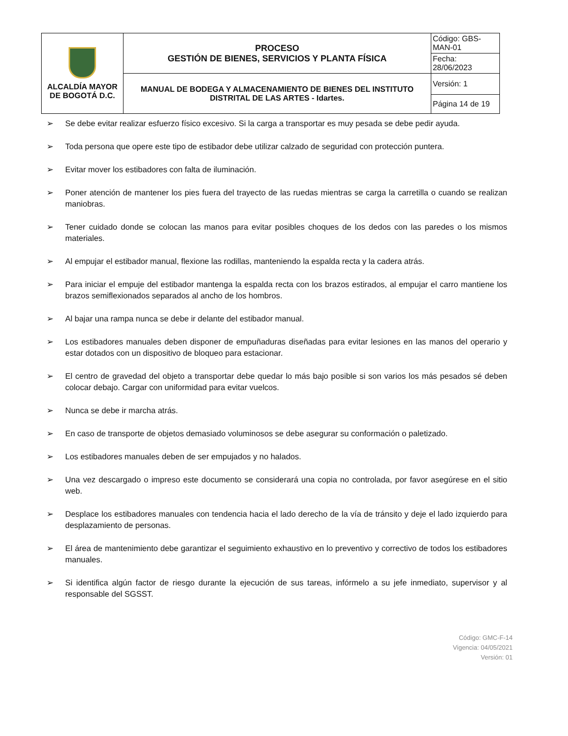| ALCALDÍA MAYOR DE BOGOTÁ D.C. | PROCESO GESTIÓN DE BIENES, SERVICIOS Y PLANTA FÍSICA | Código: GBS-MAN-01 |
| | | Fecha: 28/06/2023 |
| | MANUAL DE BODEGA Y ALMACENAMIENTO DE BIENES DEL INSTITUTO DISTRITAL DE LAS ARTES - Idartes. | Versión: 1 |
| | | Página 14 de 19 |
➢ Se debe evitar realizar esfuerzo físico excesivo. Si la carga a transportar es muy pesada se debe pedir ayuda.
➢ Toda persona que opere este tipo de estibador debe utilizar calzado de seguridad con protección puntera.
➢ Evitar mover los estibadores con falta de iluminación.
➢ Poner atención de mantener los pies fuera del trayecto de las ruedas mientras se carga la carretilla o cuando se realizan maniobras.
➢ Tener cuidado donde se colocan las manos para evitar posibles choques de los dedos con las paredes o los mismos materiales.
➢ Al empujar el estibador manual, flexione las rodillas, manteniendo la espalda recta y la cadera atrás.
➢ Para iniciar el empuje del estibador mantenga la espalda recta con los brazos estirados, al empujar el carro mantiene los brazos semiflexionados separados al ancho de los hombros.
➢ Al bajar una rampa nunca se debe ir delante del estibador manual.
➢ Los estibadores manuales deben disponer de empuñaduras diseñadas para evitar lesiones en las manos del operario y estar dotados con un dispositivo de bloqueo para estacionar.
➢ El centro de gravedad del objeto a transportar debe quedar lo más bajo posible si son varios los más pesados sé deben colocar debajo. Cargar con uniformidad para evitar vuelcos.
➢ Nunca se debe ir marcha atrás.
➢ En caso de transporte de objetos demasiado voluminosos se debe asegurar su conformación o paletizado.
➢ Los estibadores manuales deben de ser empujados y no halados.
➢ Una vez descargado o impreso este documento se considerará una copia no controlada, por favor asegúrese en el sitio web.
➢ Desplace los estibadores manuales con tendencia hacia el lado derecho de la vía de tránsito y deje el lado izquierdo para desplazamiento de personas.
➢ El área de mantenimiento debe garantizar el seguimiento exhaustivo en lo preventivo y correctivo de todos los estibadores manuales.
➢ Si identifica algún factor de riesgo durante la ejecución de sus tareas, infórmelo a su jefe inmediato, supervisor y al responsable del SGSST.
Código: GMC-F-14
Vigencia: 04/05/2021
Versión: 01